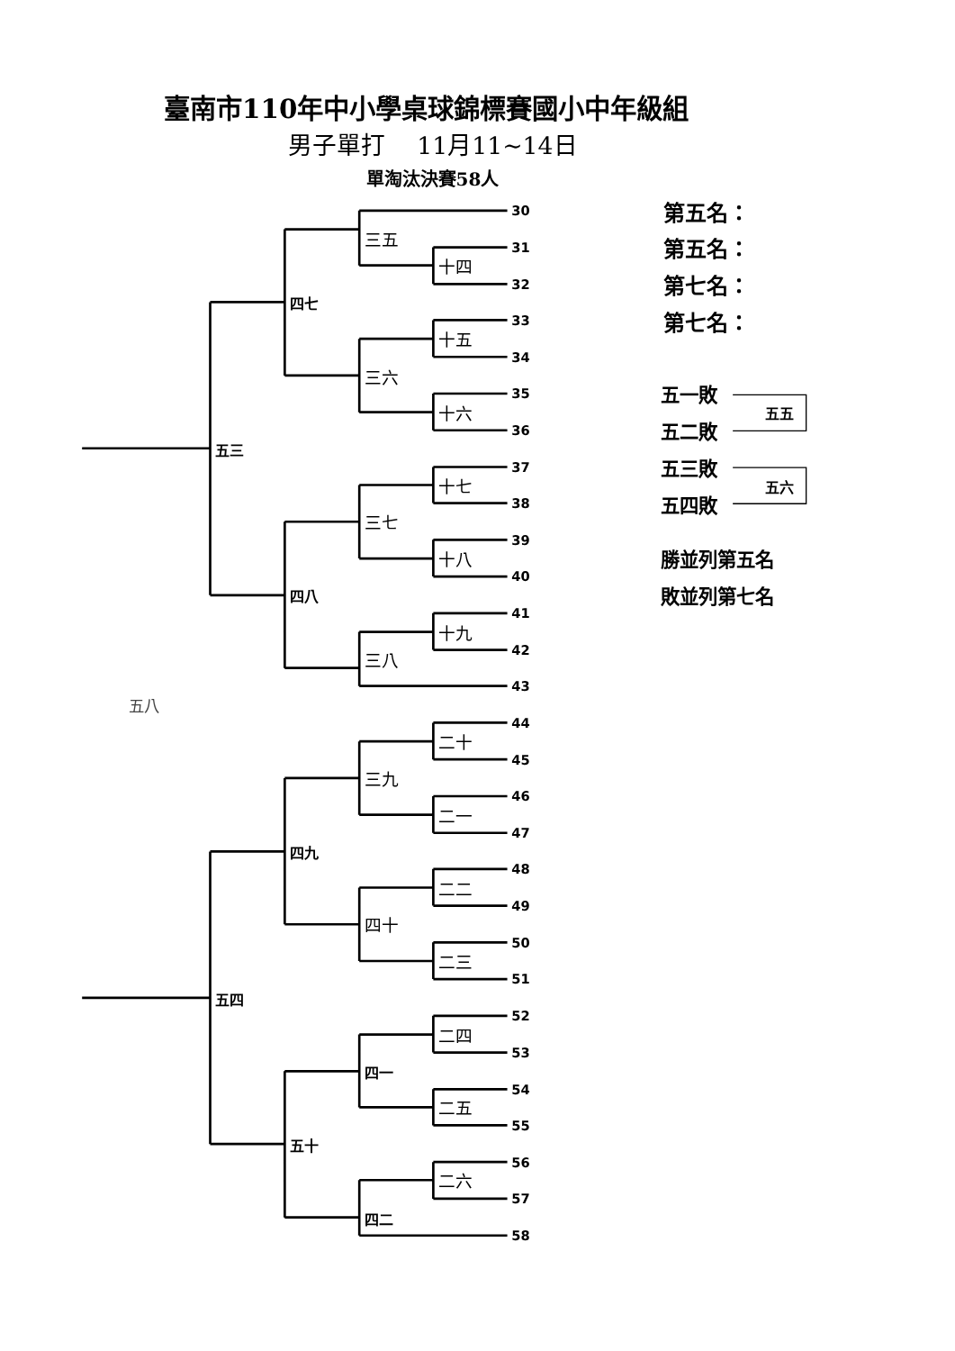臺南市110年中小學桌球錦標賽國小中年級組
男子單打　 11月11~14日
單淘汰決賽58人
30
第五名：
三五
31
第五名：
十四
32
第七名：
四七
33
第七名：
十五
34
三六
35
五一敗
五五
十六
36
五二敗
五三
37
五三敗
五六
十七
38
五四敗
三七
39
勝並列第五名
十八
40
四八
敗並列第七名
41
十九
42
三八
43
五八
44
二十
45
三九
46
二一
47
四九
48
二二
49
四十
50
二三
51
五四
52
二四
53
四一
54
二五
55
五十
56
二六
57
四二
58